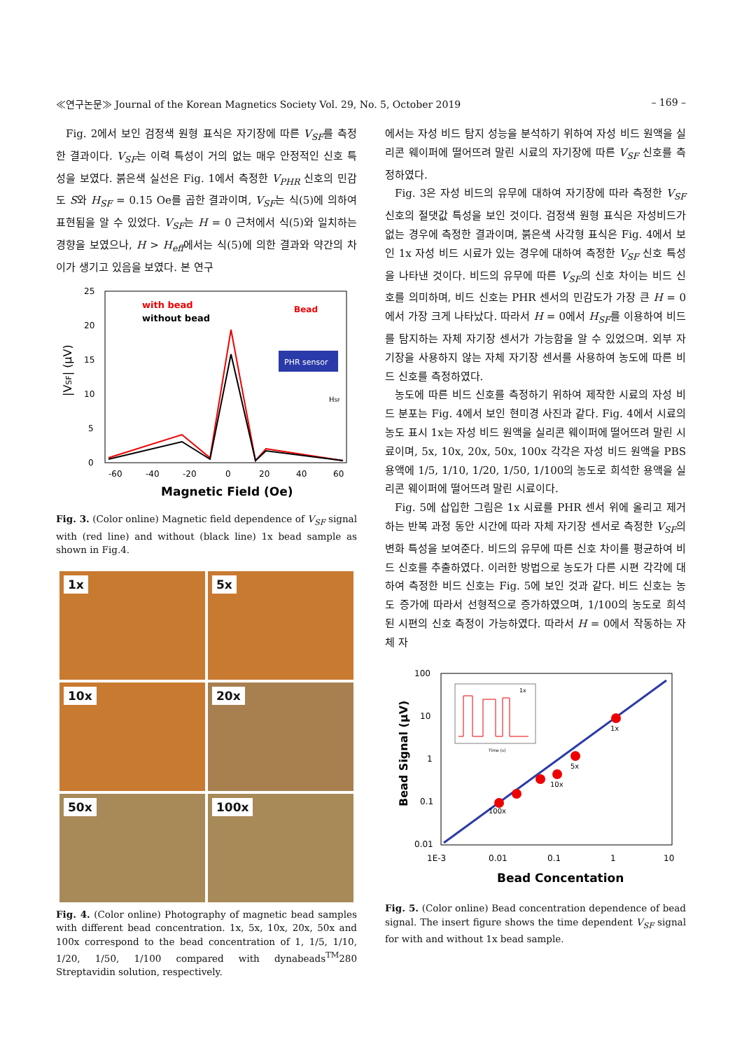≪연구논문≫ Journal of the Korean Magnetics Society Vol. 29, No. 5, October 2019 – 169 –
Fig. 2에서 보인 검정색 원형 표식은 자기장에 따른 V<sub>SF</sub>를 측정한 결과이다. V<sub>SF</sub>는 이력 특성이 거의 없는 매우 안정적인 신호 특성을 보였다. 붉은색 실선은 Fig. 1에서 측정한 V<sub>PHR</sub> 신호의 민감도 S와 H<sub>SF</sub> = 0.15 Oe를 곱한 결과이며, V<sub>SF</sub>는 식(5)에 의하여 표현됨을 알 수 있었다. V<sub>SF</sub>는 H = 0 근처에서 식(5)와 일치하는 경향을 보였으나, H > H<sub>eff</sub>에서는 식(5)에 의한 결과와 약간의 차이가 생기고 있음을 보였다. 본 연구
25
20
15
10
5
0
-60
-40
-20
0
20
40
60
Magnetic Field (Oe)
|VSF| (μV)
with bead
without bead
Bead
PHR sensor
HSF
Fig. 3. (Color online) Magnetic field dependence of V<sub>SF</sub> signal with (red line) and without (black line) 1x bead sample as shown in Fig.4.
1x
5x
10x
20x
50x
100x
Fig. 4. (Color online) Photography of magnetic bead samples with different bead concentration. 1x, 5x, 10x, 20x, 50x and 100x correspond to the bead concentration of 1, 1/5, 1/10, 1/20, 1/50, 1/100 compared with dynabeads<sup>TM</sup>280 Streptavidin solution, respectively.
에서는 자성 비드 탐지 성능을 분석하기 위하여 자성 비드 원액을 실리콘 웨이퍼에 떨어뜨려 말린 시료의 자기장에 따른 V<sub>SF</sub> 신호를 측정하였다.
Fig. 3은 자성 비드의 유무에 대하여 자기장에 따라 측정한 V<sub>SF</sub> 신호의 절댓값 특성을 보인 것이다. 검정색 원형 표식은 자성비드가 없는 경우에 측정한 결과이며, 붉은색 사각형 표식은 Fig. 4에서 보인 1x 자성 비드 시료가 있는 경우에 대하여 측정한 V<sub>SF</sub> 신호 특성을 나타낸 것이다. 비드의 유무에 따른 V<sub>SF</sub>의 신호 차이는 비드 신호를 의미하며, 비드 신호는 PHR 센서의 민감도가 가장 큰 H = 0에서 가장 크게 나타났다. 따라서 H = 0에서 H<sub>SF</sub>를 이용하여 비드를 탐지하는 자체 자기장 센서가 가능함을 알 수 있었으며. 외부 자기장을 사용하지 않는 자체 자기장 센서를 사용하여 농도에 따른 비드 신호를 측정하였다.
농도에 따른 비드 신호를 측정하기 위하여 제작한 시료의 자성 비드 분포는 Fig. 4에서 보인 현미경 사진과 같다. Fig. 4에서 시료의 농도 표시 1x는 자성 비드 원액을 실리콘 웨이퍼에 떨어뜨려 말린 시료이며, 5x, 10x, 20x, 50x, 100x 각각은 자성 비드 원액을 PBS 용액에 1/5, 1/10, 1/20, 1/50, 1/100의 농도로 희석한 용액을 실리콘 웨이퍼에 떨어뜨려 말린 시료이다.
Fig. 5에 삽입한 그림은 1x 시료를 PHR 센서 위에 올리고 제거하는 반복 과정 동안 시간에 따라 자체 자기장 센서로 측정한 V<sub>SF</sub>의 변화 특성을 보여준다. 비드의 유무에 따른 신호 차이를 평균하여 비드 신호를 추출하였다. 이러한 방법으로 농도가 다른 시편 각각에 대하여 측정한 비드 신호는 Fig. 5에 보인 것과 같다. 비드 신호는 농도 증가에 따라서 선형적으로 증가하였으며, 1/100의 농도로 희석된 시편의 신호 측정이 가능하였다. 따라서 H = 0에서 작동하는 자체 자
100
10
1
0.1
0.01
1E-3
0.01
0.1
1
10
Bead Concentation
Bead Signal (μV)
1x
5x
10x
100x
1x
Time (s)
Fig. 5. (Color online) Bead concentration dependence of bead signal. The insert figure shows the time dependent V<sub>SF</sub> signal for with and without 1x bead sample.